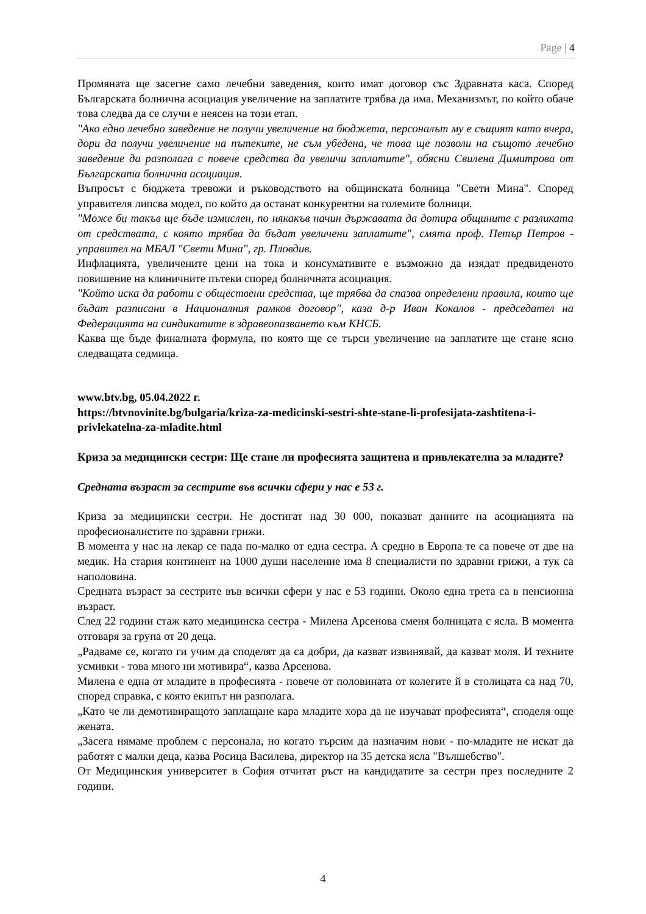Page | 4
Промяната ще засегне само лечебни заведения, които имат договор със Здравната каса. Според Българската болнична асоциация увеличение на заплатите трябва да има. Механизмът, по който обаче това следва да се случи е неясен на този етап.
"Ако едно лечебно заведение не получи увеличение на бюджета, персоналът му е същият като вчера, дори да получи увеличение на пътеките, не съм убедена, че това ще позволи на същото лечебно заведение да разполага с повече средства да увеличи заплатите", обясни Свилена Димитрова от Българската болнична асоциация.
Въпросът с бюджета тревожи и ръководството на общинската болница "Свети Мина". Според управителя липсва модел, по който да останат конкурентни на големите болници.
"Може би такъв ще бъде измислен, по някакъв начин държавата да дотира общините с разликата от средствата, с която трябва да бъдат увеличени заплатите", смята проф. Петър Петров - управител на МБАЛ "Свети Мина", гр. Пловдив.
Инфлацията, увеличените цени на тока и консумативите е възможно да изядат предвиденото повишение на клиничните пътеки според болничната асоциация.
"Който иска да работи с обществени средства, ще трябва да спазва определени правила, които ще бъдат разписани в Националния рамков договор", каза д-р Иван Кокалов - председател на Федерацията на синдикатите в здравеопазването към КНСБ.
Каква ще бъде финалната формула, по която ще се търси увеличение на заплатите ще стане ясно следващата седмица.
www.btv.bg, 05.04.2022 г.
https://btvnovinite.bg/bulgaria/kriza-za-medicinski-sestri-shte-stane-li-profesijata-zashtitena-i-privlekatelna-za-mladite.html
Криза за медицински сестри: Ще стане ли професията защитена и привлекателна за младите?
Средната възраст за сестрите във всички сфери у нас е 53 г.
Криза за медицински сестри. Не достигат над 30 000, показват данните на асоциацията на професионалистите по здравни грижи.
В момента у нас на лекар се пада по-малко от една сестра. А средно в Европа те са повече от две на медик. На стария континент на 1000 души население има 8 специалисти по здравни грижи, а тук са наполовина.
Средната възраст за сестрите във всички сфери у нас е 53 години. Около една трета са в пенсионна възраст.
След 22 години стаж като медицинска сестра - Милена Арсенова сменя болницата с ясла. В момента отговаря за група от 20 деца.
„Радваме се, когато ги учим да споделят да са добри, да казват извинявай, да казват моля. И техните усмивки - това много ни мотивира“, казва Арсенова.
Милена е една от младите в професията - повече от половината от колегите й в столицата са над 70, според справка, с която екипът ни разполага.
„Като че ли демотивиращото заплащане кара младите хора да не изучават професията“, споделя още жената.
„Засега нямаме проблем с персонала, но когато търсим да назначим нови - по-младите не искат да работят с малки деца, казва Росица Василева, директор на 35 детска ясла "Вълшебство".
От Медицинския университет в София отчитат ръст на кандидатите за сестри през последните 2 години.
4